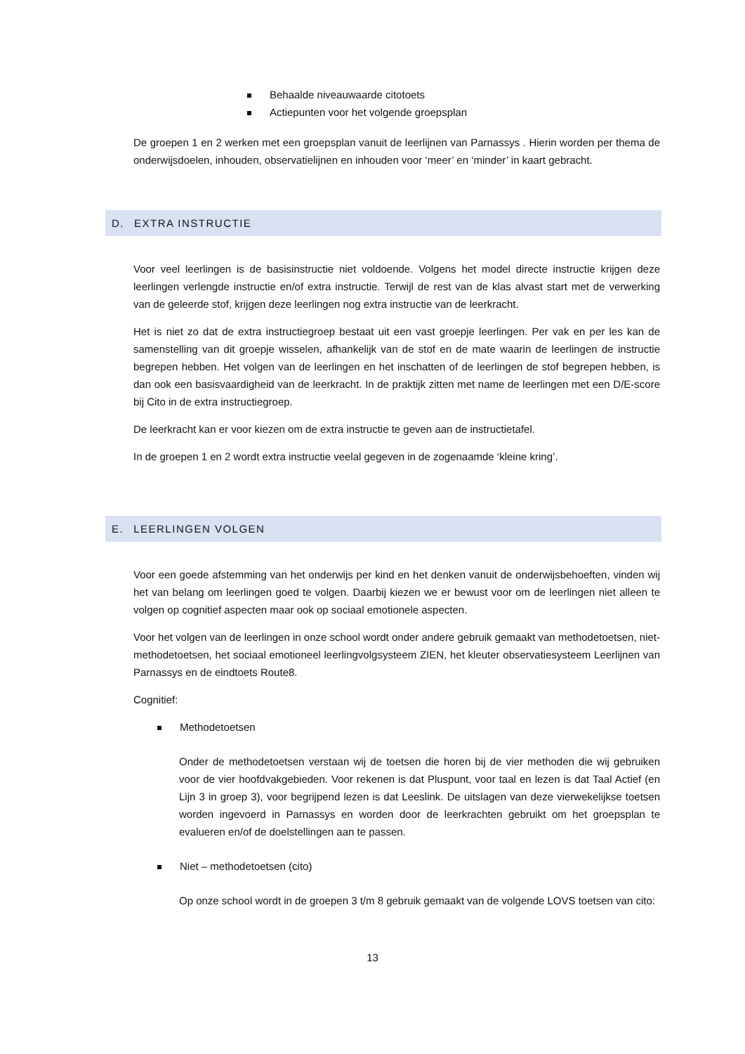Behaalde niveauwaarde citotoets
Actiepunten voor het volgende groepsplan
De groepen 1 en 2 werken met een groepsplan vanuit de leerlijnen van Parnassys . Hierin worden per thema de onderwijsdoelen, inhouden, observatielijnen en inhouden voor ‘meer’ en ‘minder’ in kaart gebracht.
D. EXTRA INSTRUCTIE
Voor veel leerlingen is de basisinstructie niet voldoende. Volgens het model directe instructie krijgen deze leerlingen verlengde instructie en/of extra instructie. Terwijl de rest van de klas alvast start met de verwerking van de geleerde stof, krijgen deze leerlingen nog extra instructie van de leerkracht.
Het is niet zo dat de extra instructiegroep bestaat uit een vast groepje leerlingen. Per vak en per les kan de samenstelling van dit groepje wisselen, afhankelijk van de stof en de mate waarin de leerlingen de instructie begrepen hebben. Het volgen van de leerlingen en het inschatten of de leerlingen de stof begrepen hebben, is dan ook een basisvaardigheid van de leerkracht. In de praktijk zitten met name de leerlingen met een D/E-score bij Cito in de extra instructiegroep.
De leerkracht kan er voor kiezen om de extra instructie te geven aan de instructietafel.
In de groepen 1 en 2 wordt extra instructie veelal gegeven in de zogenaamde ‘kleine kring’.
E. LEERLINGEN VOLGEN
Voor een goede afstemming van het onderwijs per kind en het denken vanuit de onderwijsbehoeften, vinden wij het van belang om leerlingen goed te volgen. Daarbij kiezen we er bewust voor om de leerlingen niet alleen te volgen op cognitief aspecten maar ook op sociaal emotionele aspecten.
Voor het volgen van de leerlingen in onze school wordt onder andere gebruik gemaakt van methodetoetsen, niet-methodetoetsen, het sociaal emotioneel leerlingvolgsysteem ZIEN, het kleuter observatiesysteem Leerlijnen van Parnassys en de eindtoets Route8.
Cognitief:
Methodetoetsen
Onder de methodetoetsen verstaan wij de toetsen die horen bij de vier methoden die wij gebruiken voor de vier hoofdvakgebieden. Voor rekenen is dat Pluspunt, voor taal en lezen is dat Taal Actief (en Lijn 3 in groep 3), voor begrijpend lezen is dat Leeslink. De uitslagen van deze vierwekelijkse toetsen worden ingevoerd in Parnassys en worden door de leerkrachten gebruikt om het groepsplan te evalueren en/of de doelstellingen aan te passen.
Niet – methodetoetsen (cito)
Op onze school wordt in de groepen 3 t/m 8 gebruik gemaakt van de volgende LOVS toetsen van cito:
13